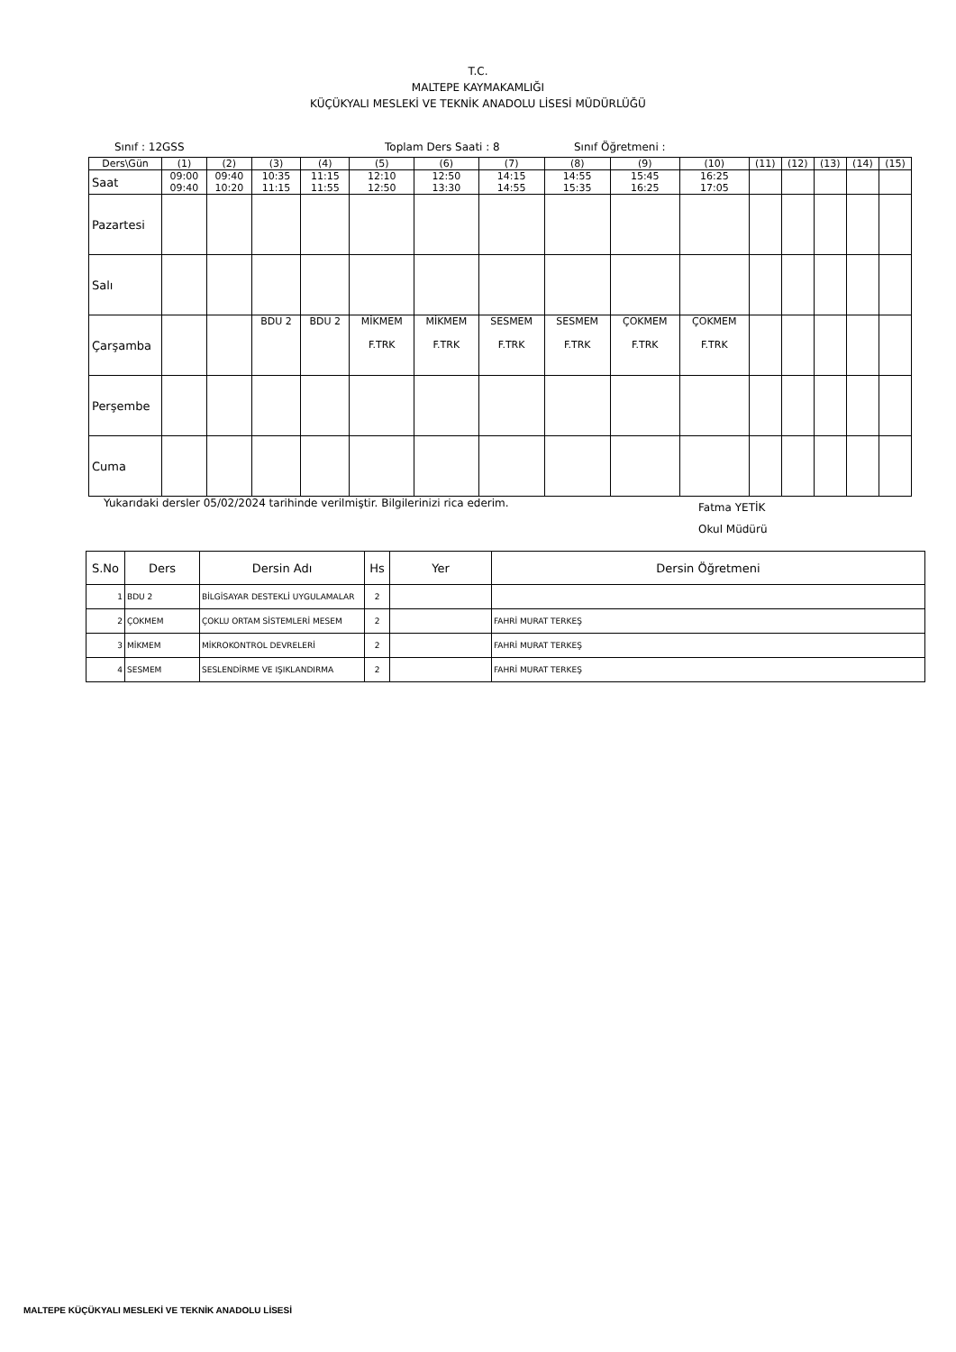T.C.
MALTEPE KAYMAKAMLIĞI
KÜÇÜKYALI MESLEKİ VE TEKNİK ANADOLU LİSESİ MÜDÜRLÜĞÜ
Sınıf : 12GSS Toplam Ders Saati : 8 Sınıf Öğretmeni :
| Ders\Gün | (1) | (2) | (3) | (4) | (5) | (6) | (7) | (8) | (9) | (10) | (11) | (12) | (13) | (14) | (15) |
| Saat | 09:00 09:40 | 09:40 10:20 | 10:35 11:15 | 11:15 11:55 | 12:10 12:50 | 12:50 13:30 | 14:15 14:55 | 14:55 15:35 | 15:45 16:25 | 16:25 17:05 | | | | | |
| Pazartesi | | | | | | | | | | | | | | | |
| Salı | | | | | | | | | | | | | | | |
| Çarşamba | | | BDU 2 | BDU 2 | MİKMEM F.TRK | MİKMEM F.TRK | SESMEM F.TRK | SESMEM F.TRK | ÇOKMEM F.TRK | ÇOKMEM F.TRK | | | | | |
| Perşembe | | | | | | | | | | | | | | | |
| Cuma | | | | | | | | | | | | | | | |
Yukarıdaki dersler 05/02/2024 tarihinde verilmiştir. Bilgilerinizi rica ederim. Fatma YETİK
Okul Müdürü
| S.No | Ders | Dersin Adı | Hs | Yer | Dersin Öğretmeni |
| --- | --- | --- | --- | --- | --- |
| 1 | BDU 2 | BİLGİSAYAR DESTEKLİ UYGULAMALAR | 2 | | |
| 2 | ÇOKMEM | ÇOKLU ORTAM SİSTEMLERİ MESEM | 2 | | FAHRİ MURAT TERKEŞ |
| 3 | MİKMEM | MİKROKONTROL DEVRELERİ | 2 | | FAHRİ MURAT TERKEŞ |
| 4 | SESMEM | SESLENDİRME VE IŞIKLANDIRMA | 2 | | FAHRİ MURAT TERKEŞ |
MALTEPE KÜÇÜKYALI MESLEKİ VE TEKNİK ANADOLU LİSESİ